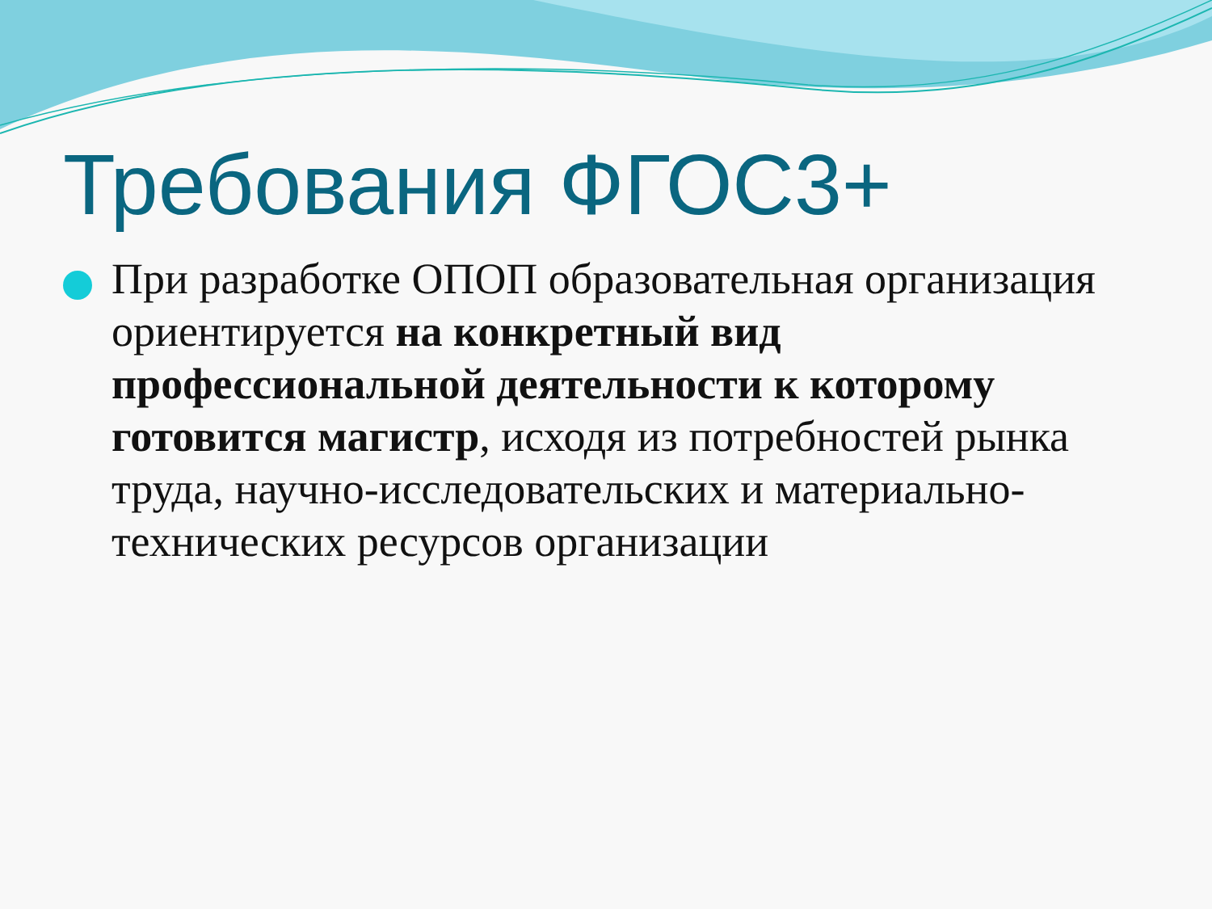Требования ФГОС3+
При разработке ОПОП образовательная организация ориентируется на конкретный вид профессиональной деятельности к которому готовится магистр, исходя из потребностей рынка труда, научно-исследовательских и материально-технических ресурсов организации